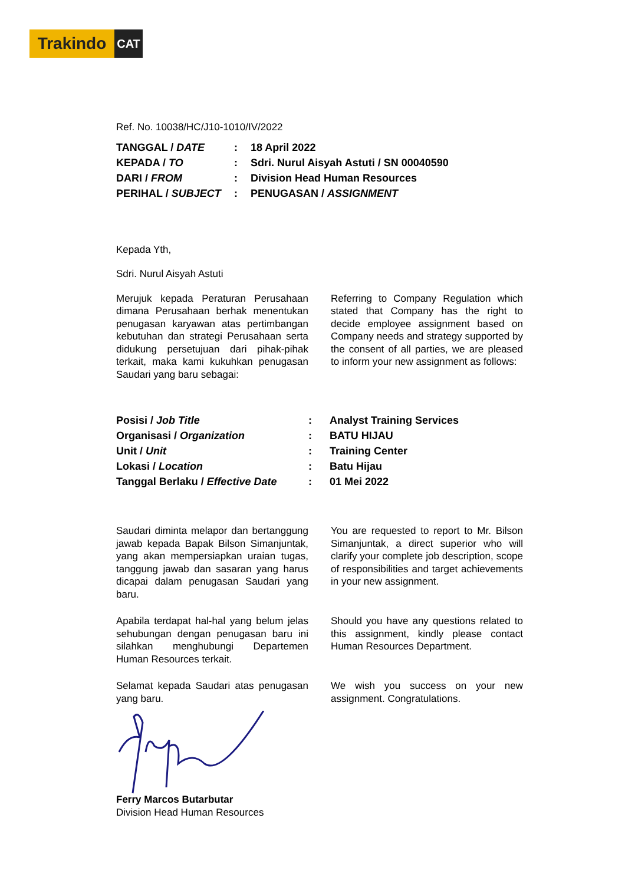Trakindo
CAT
Ref. No. 10038/HC/J10-1010/IV/2022
| TANGGAL / DATE | : | 18 April 2022 |
| KEPADA / TO | : | Sdri. Nurul Aisyah Astuti / SN 00040590 |
| DARI / FROM | : | Division Head Human Resources |
| PERIHAL / SUBJECT | : | PENUGASAN / ASSIGNMENT |
Kepada Yth,
Sdri. Nurul Aisyah Astuti
Merujuk kepada Peraturan Perusahaan dimana Perusahaan berhak menentukan penugasan karyawan atas pertimbangan kebutuhan dan strategi Perusahaan serta didukung persetujuan dari pihak-pihak terkait, maka kami kukuhkan penugasan Saudari yang baru sebagai:
Referring to Company Regulation which stated that Company has the right to decide employee assignment based on Company needs and strategy supported by the consent of all parties, we are pleased to inform your new assignment as follows:
| Posisi / Job Title | : | Analyst Training Services |
| Organisasi / Organization | : | BATU HIJAU |
| Unit / Unit | : | Training Center |
| Lokasi / Location | : | Batu Hijau |
| Tanggal Berlaku / Effective Date | : | 01 Mei 2022 |
Saudari diminta melapor dan bertanggung jawab kepada Bapak Bilson Simanjuntak, yang akan mempersiapkan uraian tugas, tanggung jawab dan sasaran yang harus dicapai dalam penugasan Saudari yang baru.
You are requested to report to Mr. Bilson Simanjuntak, a direct superior who will clarify your complete job description, scope of responsibilities and target achievements in your new assignment.
Apabila terdapat hal-hal yang belum jelas sehubungan dengan penugasan baru ini silahkan menghubungi Departemen Human Resources terkait.
Should you have any questions related to this assignment, kindly please contact Human Resources Department.
Selamat kepada Saudari atas penugasan yang baru.
We wish you success on your new assignment. Congratulations.
Ferry Marcos Butarbutar
Division Head Human Resources